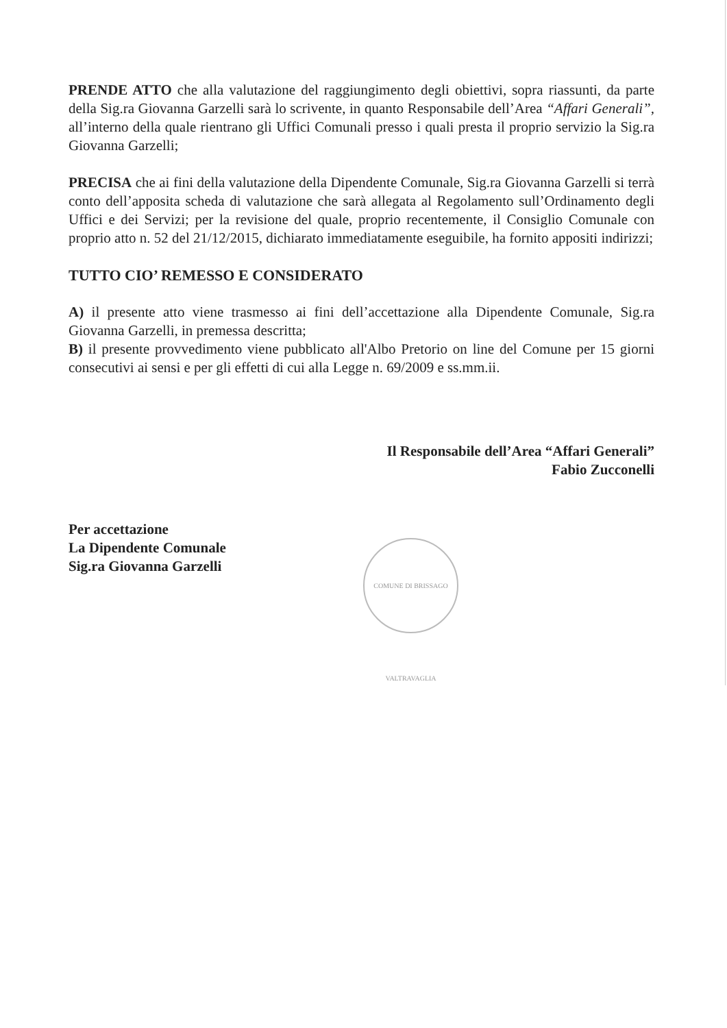PRENDE ATTO che alla valutazione del raggiungimento degli obiettivi, sopra riassunti, da parte della Sig.ra Giovanna Garzelli sarà lo scrivente, in quanto Responsabile dell’Area “Affari Generali”, all’interno della quale rientrano gli Uffici Comunali presso i quali presta il proprio servizio la Sig.ra Giovanna Garzelli;
PRECISA che ai fini della valutazione della Dipendente Comunale, Sig.ra Giovanna Garzelli si terrà conto dell’apposita scheda di valutazione che sarà allegata al Regolamento sull’Ordinamento degli Uffici e dei Servizi; per la revisione del quale, proprio recentemente, il Consiglio Comunale con proprio atto n. 52 del 21/12/2015, dichiarato immediatamente eseguibile, ha fornito appositi indirizzi;
TUTTO CIO’ REMESSO E CONSIDERATO
A) il presente atto viene trasmesso ai fini dell’accettazione alla Dipendente Comunale, Sig.ra Giovanna Garzelli, in premessa descritta;
B) il presente provvedimento viene pubblicato all'Albo Pretorio on line del Comune per 15 giorni consecutivi ai sensi e per gli effetti di cui alla Legge n. 69/2009 e ss.mm.ii.
Il Responsabile dell’Area “Affari Generali”
Fabio Zucconelli
Per accettazione
La Dipendente Comunale
Sig.ra Giovanna Garzelli
COMUNE DI BRISSAGO VALTRAVAGLIA